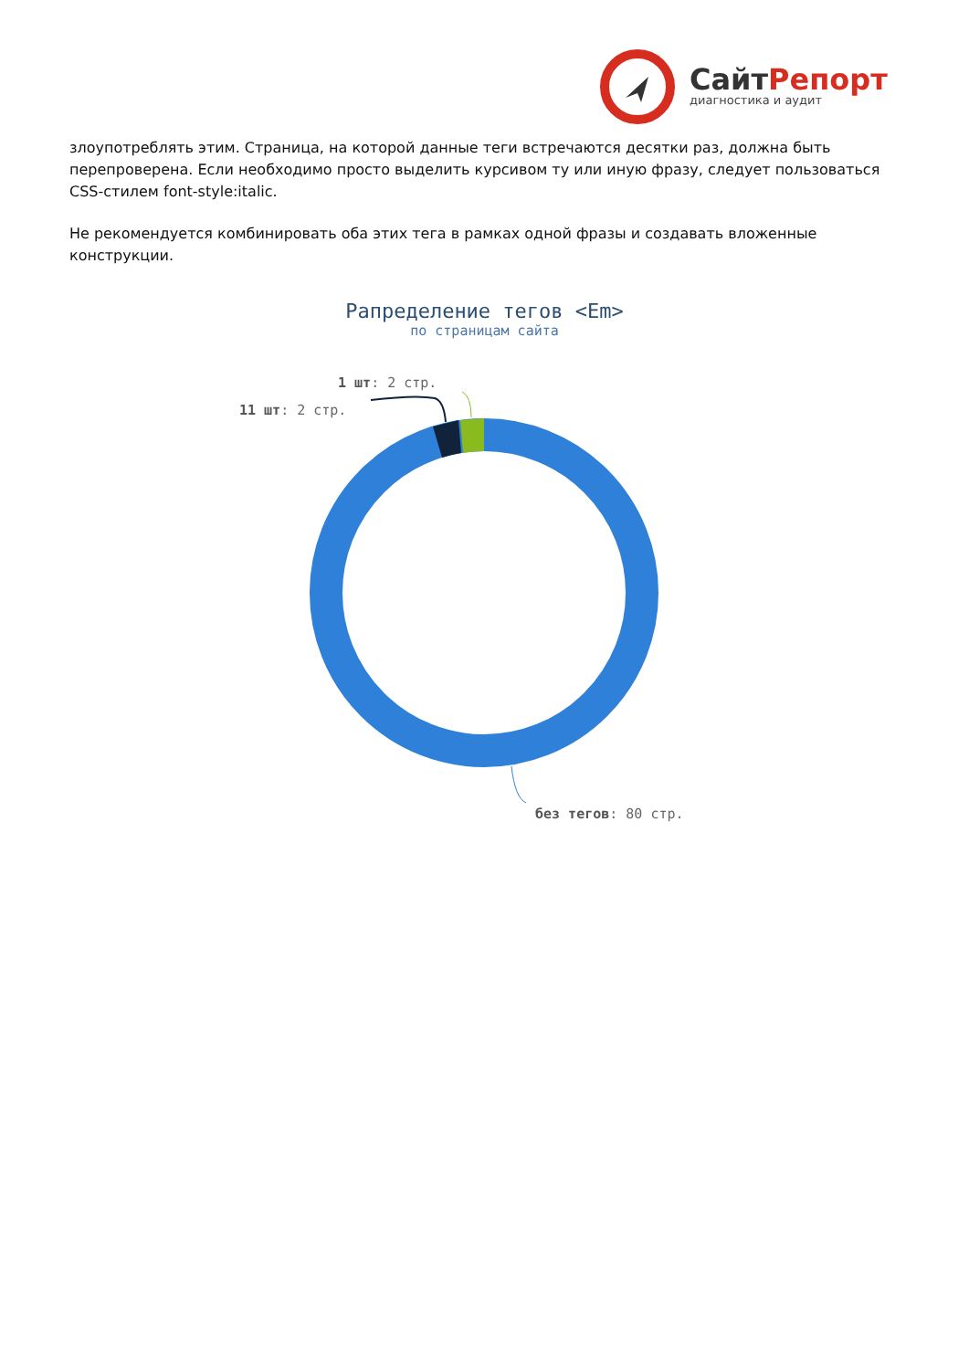СайтРепорт
диагностика и аудит
злоупотреблять этим. Страница, на которой данные теги встречаются десятки раз, должна быть перепроверена. Если необходимо просто выделить курсивом ту или иную фразу, следует пользоваться CSS-стилем font-style:italic.
Не рекомендуется комбинировать оба этих тега в рамках одной фразы и создавать вложенные конструкции.
Рапределение тегов <Em>
по страницам сайта
1 шт: 2 стр.
11 шт: 2 стр.
без тегов: 80 стр.